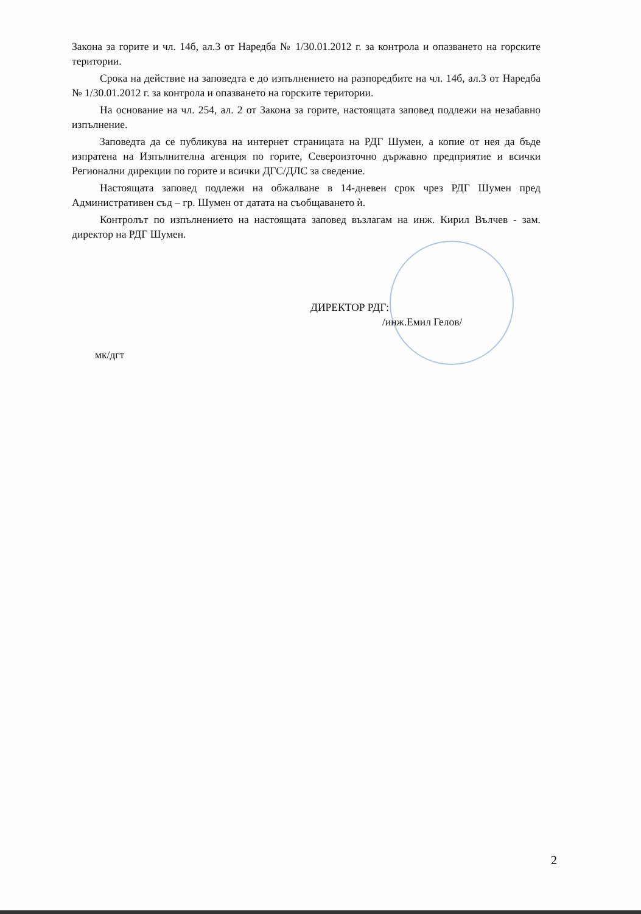Закона за горите и чл. 14б, ал.3 от Наредба № 1/30.01.2012 г. за контрола и опазването на горските територии.
Срока на действие на заповедта е до изпълнението на разпоредбите на чл. 14б, ал.3 от Наредба № 1/30.01.2012 г. за контрола и опазването на горските територии.
На основание на чл. 254, ал. 2 от Закона за горите, настоящата заповед подлежи на незабавно изпълнение.
Заповедта да се публикува на интернет страницата на РДГ Шумен, а копие от нея да бъде изпратена на Изпълнителна агенция по горите, Североизточно държавно предприятие и всички Регионални дирекции по горите и всички ДГС/ДЛС за сведение.
Настоящата заповед подлежи на обжалване в 14-дневен срок чрез РДГ Шумен пред Административен съд – гр. Шумен от датата на съобщаването ѝ.
Контролът по изпълнението на настоящата заповед възлагам на инж. Кирил Вълчев - зам. директор на РДГ Шумен.
ДИРЕКТОР РДГ:
/инж.Емил Гелов/
мк/дгт
2